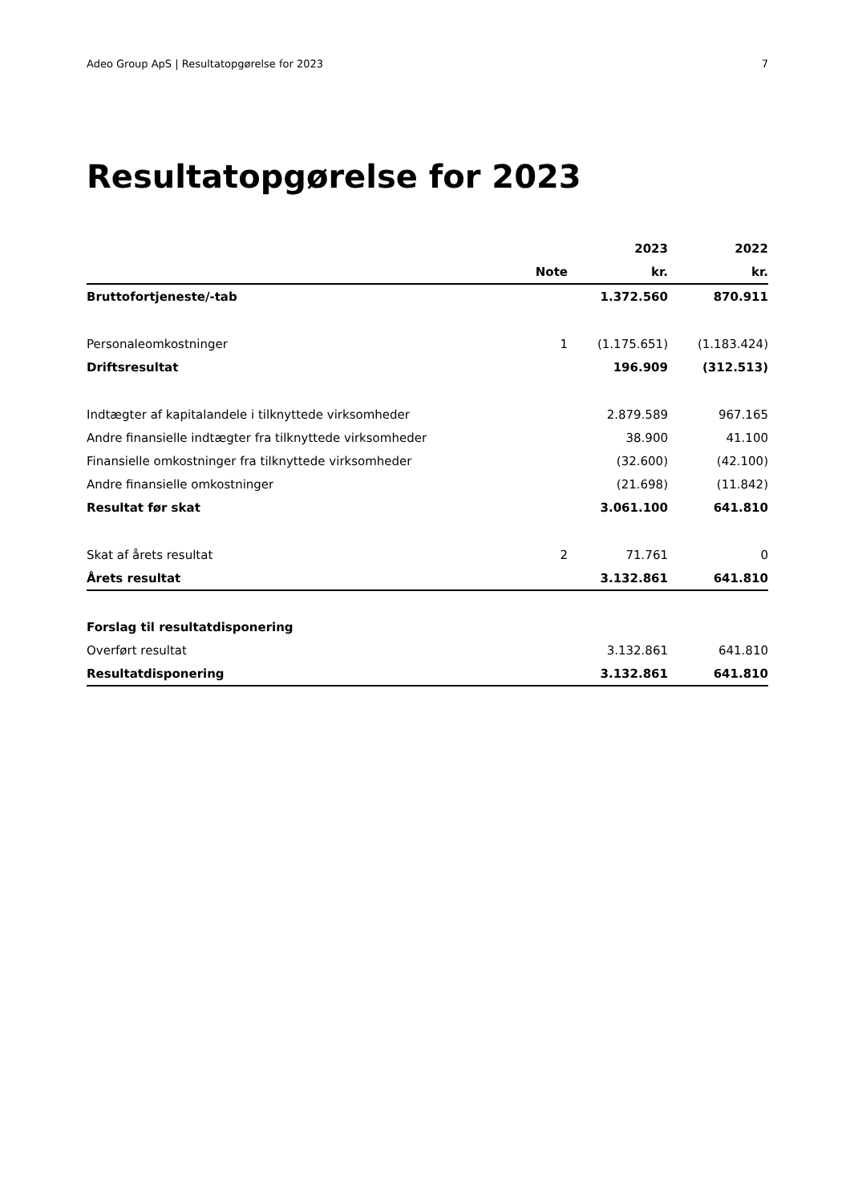Adeo Group ApS | Resultatopgørelse for 2023 7
Resultatopgørelse for 2023
| | | 2023 | 2022 |
| --- | --- | --- | --- |
| | Note | kr. | kr. |
| Bruttofortjeneste/-tab | | 1.372.560 | 870.911 |
| Personaleomkostninger | 1 | (1.175.651) | (1.183.424) |
| Driftsresultat | | 196.909 | (312.513) |
| Indtægter af kapitalandele i tilknyttede virksomheder | | 2.879.589 | 967.165 |
| Andre finansielle indtægter fra tilknyttede virksomheder | | 38.900 | 41.100 |
| Finansielle omkostninger fra tilknyttede virksomheder | | (32.600) | (42.100) |
| Andre finansielle omkostninger | | (21.698) | (11.842) |
| Resultat før skat | | 3.061.100 | 641.810 |
| Skat af årets resultat | 2 | 71.761 | 0 |
| Årets resultat | | 3.132.861 | 641.810 |
| Forslag til resultatdisponering | | | |
| Overført resultat | | 3.132.861 | 641.810 |
| Resultatdisponering | | 3.132.861 | 641.810 |